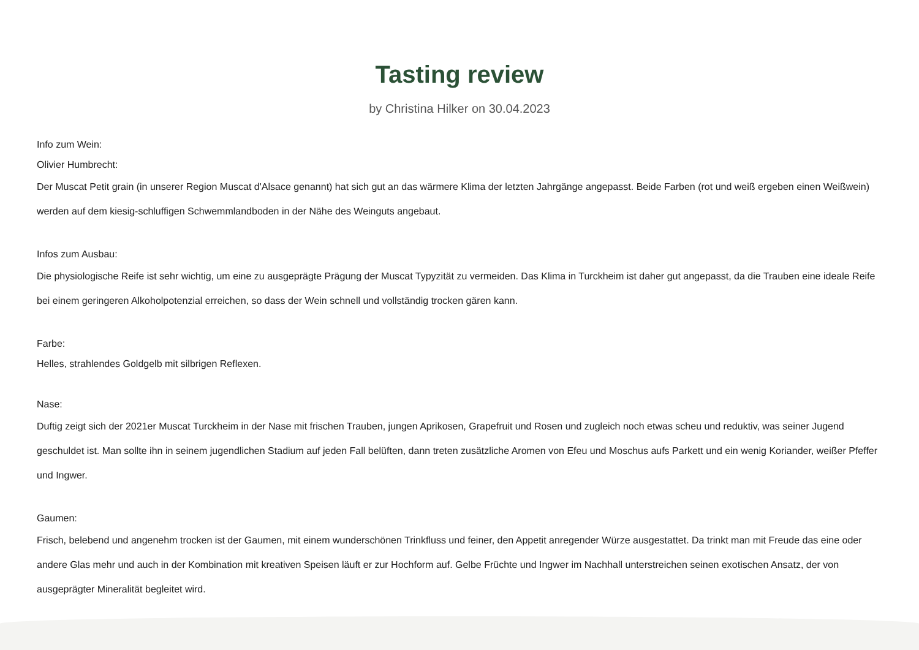Tasting review
by Christina Hilker on 30.04.2023
Info zum Wein:
Olivier Humbrecht:
Der Muscat Petit grain (in unserer Region Muscat d'Alsace genannt) hat sich gut an das wärmere Klima der letzten Jahrgänge angepasst. Beide Farben (rot und weiß ergeben einen Weißwein) werden auf dem kiesig-schluffigen Schwemmlandboden in der Nähe des Weinguts angebaut.
Infos zum Ausbau:
Die physiologische Reife ist sehr wichtig, um eine zu ausgeprägte Prägung der Muscat Typyzität zu vermeiden. Das Klima in Turckheim ist daher gut angepasst, da die Trauben eine ideale Reife bei einem geringeren Alkoholpotenzial erreichen, so dass der Wein schnell und vollständig trocken gären kann.
Farbe:
Helles, strahlendes Goldgelb mit silbrigen Reflexen.
Nase:
Duftig zeigt sich der 2021er Muscat Turckheim in der Nase mit frischen Trauben, jungen Aprikosen, Grapefruit und Rosen und zugleich noch etwas scheu und reduktiv, was seiner Jugend geschuldet ist. Man sollte ihn in seinem jugendlichen Stadium auf jeden Fall belüften, dann treten zusätzliche Aromen von Efeu und Moschus aufs Parkett und ein wenig Koriander, weißer Pfeffer und Ingwer.
Gaumen:
Frisch, belebend und angenehm trocken ist der Gaumen, mit einem wunderschönen Trinkfluss und feiner, den Appetit anregender Würze ausgestattet. Da trinkt man mit Freude das eine oder andere Glas mehr und auch in der Kombination mit kreativen Speisen läuft er zur Hochform auf. Gelbe Früchte und Ingwer im Nachhall unterstreichen seinen exotischen Ansatz, der von ausgeprägter Mineralität begleitet wird.